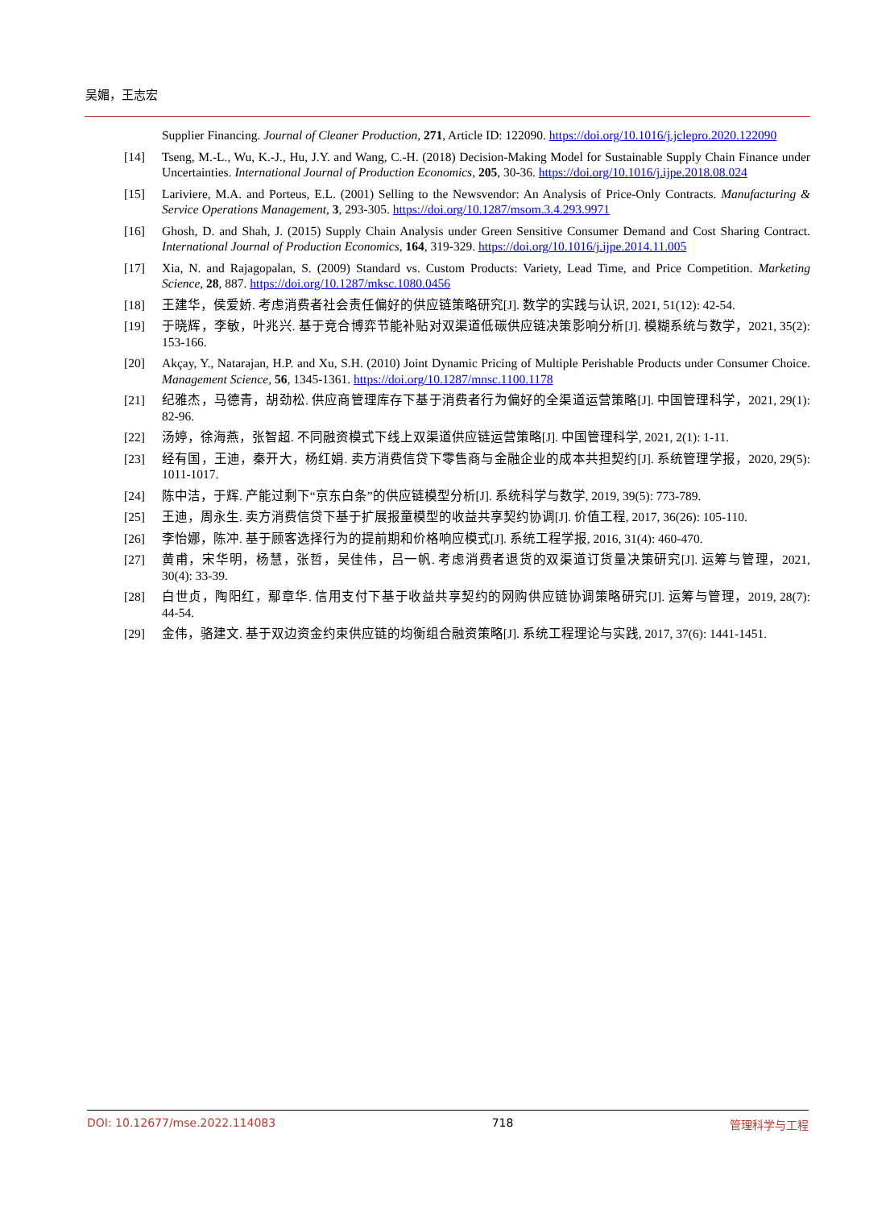吴媚，王志宏
Supplier Financing. Journal of Cleaner Production, 271, Article ID: 122090. https://doi.org/10.1016/j.jclepro.2020.122090
[14] Tseng, M.-L., Wu, K.-J., Hu, J.Y. and Wang, C.-H. (2018) Decision-Making Model for Sustainable Supply Chain Finance under Uncertainties. International Journal of Production Economics, 205, 30-36. https://doi.org/10.1016/j.ijpe.2018.08.024
[15] Lariviere, M.A. and Porteus, E.L. (2001) Selling to the Newsvendor: An Analysis of Price-Only Contracts. Manufacturing & Service Operations Management, 3, 293-305. https://doi.org/10.1287/msom.3.4.293.9971
[16] Ghosh, D. and Shah, J. (2015) Supply Chain Analysis under Green Sensitive Consumer Demand and Cost Sharing Contract. International Journal of Production Economics, 164, 319-329. https://doi.org/10.1016/j.ijpe.2014.11.005
[17] Xia, N. and Rajagopalan, S. (2009) Standard vs. Custom Products: Variety, Lead Time, and Price Competition. Marketing Science, 28, 887. https://doi.org/10.1287/mksc.1080.0456
[18] 王建华，侯爱娇. 考虑消费者社会责任偏好的供应链策略研究[J]. 数学的实践与认识, 2021, 51(12): 42-54.
[19] 于晓辉，李敏，叶兆兴. 基于竞合博弈节能补贴对双渠道低碳供应链决策影响分析[J]. 模糊系统与数学，2021, 35(2): 153-166.
[20] Akçay, Y., Natarajan, H.P. and Xu, S.H. (2010) Joint Dynamic Pricing of Multiple Perishable Products under Consumer Choice. Management Science, 56, 1345-1361. https://doi.org/10.1287/mnsc.1100.1178
[21] 纪雅杰，马德青，胡劲松. 供应商管理库存下基于消费者行为偏好的全渠道运营策略[J]. 中国管理科学，2021, 29(1): 82-96.
[22] 汤婷，徐海燕，张智超. 不同融资模式下线上双渠道供应链运营策略[J]. 中国管理科学, 2021, 2(1): 1-11.
[23] 经有国，王迪，秦开大，杨红娟. 卖方消费信贷下零售商与金融企业的成本共担契约[J]. 系统管理学报，2020, 29(5): 1011-1017.
[24] 陈中洁，于辉. 产能过剩下“京东白条”的供应链模型分析[J]. 系统科学与数学, 2019, 39(5): 773-789.
[25] 王迪，周永生. 卖方消费信贷下基于扩展报童模型的收益共享契约协调[J]. 价值工程, 2017, 36(26): 105-110.
[26] 李怡娜，陈冲. 基于顾客选择行为的提前期和价格响应模式[J]. 系统工程学报, 2016, 31(4): 460-470.
[27] 黄甫，宋华明，杨慧，张哲，吴佳伟，吕一帆. 考虑消费者退货的双渠道订货量决策研究[J]. 运筹与管理，2021, 30(4): 33-39.
[28] 白世贞，陶阳红，鄢章华. 信用支付下基于收益共享契约的网购供应链协调策略研究[J]. 运筹与管理，2019, 28(7): 44-54.
[29] 金伟，骆建文. 基于双边资金约束供应链的均衡组合融资策略[J]. 系统工程理论与实践, 2017, 37(6): 1441-1451.
DOI: 10.12677/mse.2022.114083 718 管理科学与工程